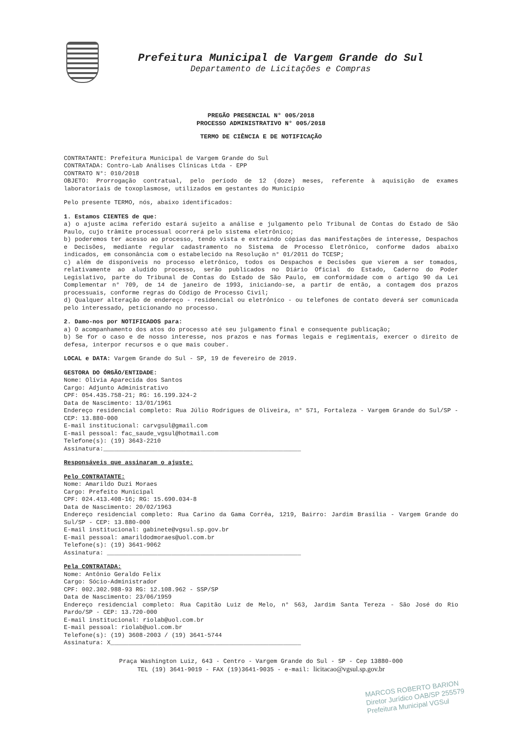Prefeitura Municipal de Vargem Grande do Sul
Departamento de Licitações e Compras
PREGÃO PRESENCIAL N° 005/2018
PROCESSO ADMINISTRATIVO N° 005/2018
TERMO DE CIÊNCIA E DE NOTIFICAÇÃO
CONTRATANTE: Prefeitura Municipal de Vargem Grande do Sul
CONTRATADA: Contro-Lab Análises Clínicas Ltda - EPP
CONTRATO N°: 010/2018
OBJETO: Prorrogação contratual, pelo período de 12 (doze) meses, referente à aquisição de exames laboratoriais de toxoplasmose, utilizados em gestantes do Município
Pelo presente TERMO, nós, abaixo identificados:
1. Estamos CIENTES de que:
a) o ajuste acima referido estará sujeito a análise e julgamento pelo Tribunal de Contas do Estado de São Paulo, cujo trâmite processual ocorrerá pelo sistema eletrônico;
b) poderemos ter acesso ao processo, tendo vista e extraindo cópias das manifestações de interesse, Despachos e Decisões, mediante regular cadastramento no Sistema de Processo Eletrônico, conforme dados abaixo indicados, em consonância com o estabelecido na Resolução n° 01/2011 do TCESP;
c) além de disponíveis no processo eletrônico, todos os Despachos e Decisões que vierem a ser tomados, relativamente ao aludido processo, serão publicados no Diário Oficial do Estado, Caderno do Poder Legislativo, parte do Tribunal de Contas do Estado de São Paulo, em conformidade com o artigo 90 da Lei Complementar n° 709, de 14 de janeiro de 1993, iniciando-se, a partir de então, a contagem dos prazos processuais, conforme regras do Código de Processo Civil;
d) Qualquer alteração de endereço - residencial ou eletrônico - ou telefones de contato deverá ser comunicada pelo interessado, peticionando no processo.
2. Damo-nos por NOTIFICADOS para:
a) O acompanhamento dos atos do processo até seu julgamento final e consequente publicação;
b) Se for o caso e de nosso interesse, nos prazos e nas formas legais e regimentais, exercer o direito de defesa, interpor recursos e o que mais couber.
LOCAL e DATA: Vargem Grande do Sul - SP, 19 de fevereiro de 2019.
GESTORA DO ÓRGÃO/ENTIDADE:
Nome: Olívia Aparecida dos Santos
Cargo: Adjunto Administrativo
CPF: 054.435.758-21; RG: 16.199.324-2
Data de Nascimento: 13/01/1961
Endereço residencial completo: Rua Júlio Rodrigues de Oliveira, n° 571, Fortaleza - Vargem Grande do Sul/SP - CEP: 13.880-000
E-mail institucional: carvgsul@gmail.com
E-mail pessoal: fac_saude_vgsul@hotmail.com
Telefone(s): (19) 3643-2210
Assinatura:_______________________________________________________
Responsáveis que assinaram o ajuste:
Pelo CONTRATANTE:
Nome: Amarildo Duzi Moraes
Cargo: Prefeito Municipal
CPF: 024.413.408-16; RG: 15.690.034-8
Data de Nascimento: 20/02/1963
Endereço residencial completo: Rua Carino da Gama Corrêa, 1219, Bairro: Jardim Brasília - Vargem Grande do Sul/SP - CEP: 13.880-000
E-mail institucional: gabinete@vgsul.sp.gov.br
E-mail pessoal: amarildodmoraes@uol.com.br
Telefone(s): (19) 3641-9062
Assinatura: ______________________________________________________
Pela CONTRATADA:
Nome: Antônio Geraldo Felix
Cargo: Sócio-Administrador
CPF: 002.302.988-93 RG: 12.108.962 - SSP/SP
Data de Nascimento: 23/06/1959
Endereço residencial completo: Rua Capitão Luiz de Melo, n° 563, Jardim Santa Tereza - São José do Rio Pardo/SP - CEP: 13.720-000
E-mail institucional: riolab@uol.com.br
E-mail pessoal: riolab@uol.com.br
Telefone(s): (19) 3608-2003 / (19) 3641-5744
Assinatura: X_____________________________________________________
Praça Washington Luiz, 643 - Centro - Vargem Grande do Sul - SP - Cep 13880-000
TEL (19) 3641-9019 - FAX (19)3641-9035 - e-mail: licitacao@vgsul.sp.gov.br
MARCOS ROBERTO BARION
Diretor Jurídico OAB/SP 255579
Prefeitura Municipal VGSul